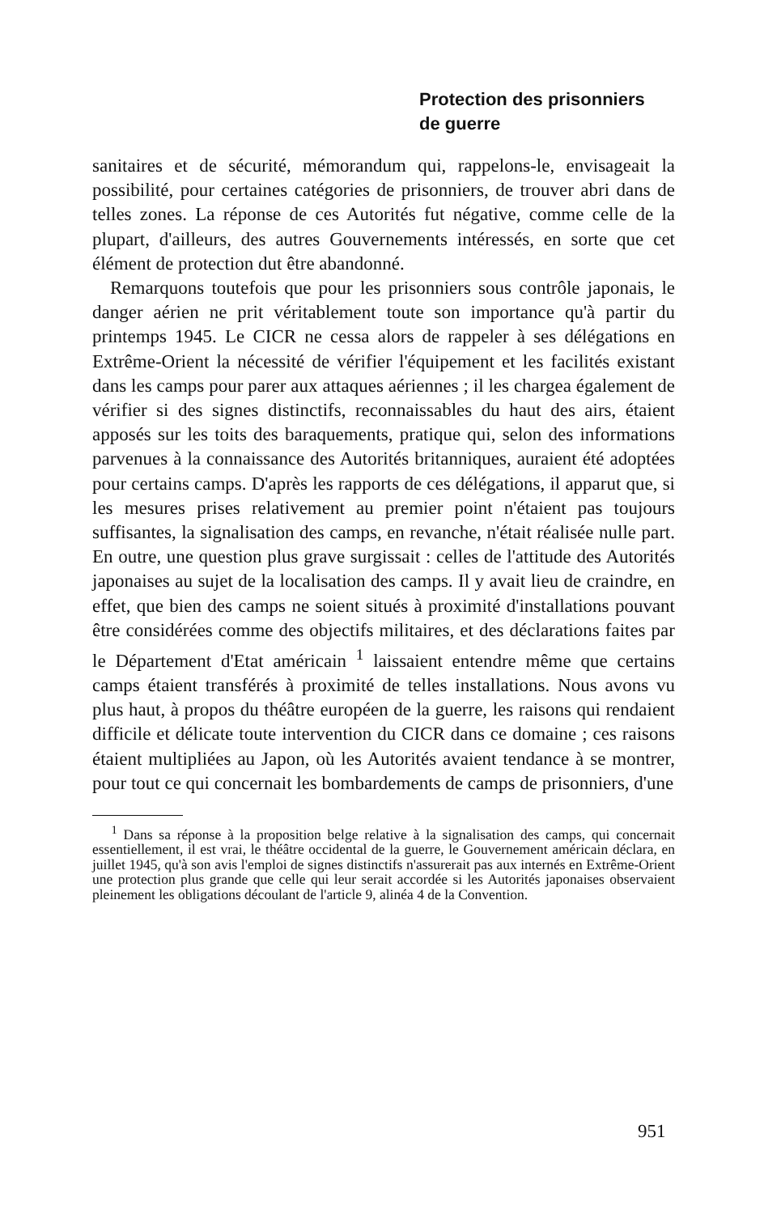Protection des prisonniers
de guerre
sanitaires et de sécurité, mémorandum qui, rappelons-le, envisageait la possibilité, pour certaines catégories de prisonniers, de trouver abri dans de telles zones. La réponse de ces Autorités fut négative, comme celle de la plupart, d'ailleurs, des autres Gouvernements intéressés, en sorte que cet élément de protection dut être abandonné.
Remarquons toutefois que pour les prisonniers sous contrôle japonais, le danger aérien ne prit véritablement toute son importance qu'à partir du printemps 1945. Le CICR ne cessa alors de rappeler à ses délégations en Extrême-Orient la nécessité de vérifier l'équipement et les facilités existant dans les camps pour parer aux attaques aériennes ; il les chargea également de vérifier si des signes distinctifs, reconnaissables du haut des airs, étaient apposés sur les toits des baraquements, pratique qui, selon des informations parvenues à la connaissance des Autorités britanniques, auraient été adoptées pour certains camps. D'après les rapports de ces délégations, il apparut que, si les mesures prises relativement au premier point n'étaient pas toujours suffisantes, la signalisation des camps, en revanche, n'était réalisée nulle part. En outre, une question plus grave surgissait : celles de l'attitude des Autorités japonaises au sujet de la localisation des camps. Il y avait lieu de craindre, en effet, que bien des camps ne soient situés à proximité d'installations pouvant être considérées comme des objectifs militaires, et des déclarations faites par le Département d'Etat américain <sup>1</sup> laissaient entendre même que certains camps étaient transférés à proximité de telles installations. Nous avons vu plus haut, à propos du théâtre européen de la guerre, les raisons qui rendaient difficile et délicate toute intervention du CICR dans ce domaine ; ces raisons étaient multipliées au Japon, où les Autorités avaient tendance à se montrer, pour tout ce qui concernait les bombardements de camps de prisonniers, d'une
<sup>1</sup> Dans sa réponse à la proposition belge relative à la signalisation des camps, qui concernait essentiellement, il est vrai, le théâtre occidental de la guerre, le Gouvernement américain déclara, en juillet 1945, qu'à son avis l'emploi de signes distinctifs n'assurerait pas aux internés en Extrême-Orient une protection plus grande que celle qui leur serait accordée si les Autorités japonaises observaient pleinement les obligations découlant de l'article 9, alinéa 4 de la Convention.
951